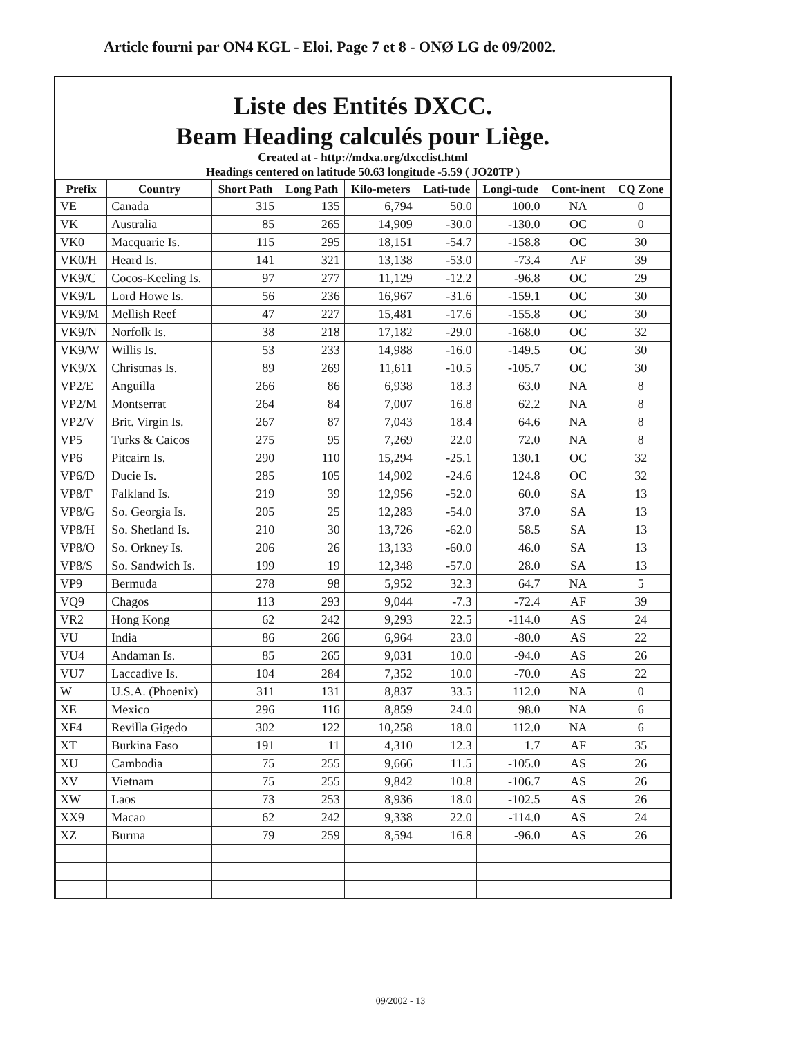Article fourni par ON4 KGL - Eloi. Page 7 et 8 - ONØ LG de 09/2002.
Liste des Entités DXCC.
Beam Heading calculés pour Liège.
Created at - http://mdxa.org/dxcclist.html
Headings centered on latitude 50.63 longitude -5.59 ( JO20TP )
| Prefix | Country | Short Path | Long Path | Kilo-meters | Lati-tude | Longi-tude | Cont-inent | CQ Zone |
| --- | --- | --- | --- | --- | --- | --- | --- | --- |
| VE | Canada | 315 | 135 | 6,794 | 50.0 | 100.0 | NA | 0 |
| VK | Australia | 85 | 265 | 14,909 | -30.0 | -130.0 | OC | 0 |
| VK0 | Macquarie Is. | 115 | 295 | 18,151 | -54.7 | -158.8 | OC | 30 |
| VK0/H | Heard Is. | 141 | 321 | 13,138 | -53.0 | -73.4 | AF | 39 |
| VK9/C | Cocos-Keeling Is. | 97 | 277 | 11,129 | -12.2 | -96.8 | OC | 29 |
| VK9/L | Lord Howe Is. | 56 | 236 | 16,967 | -31.6 | -159.1 | OC | 30 |
| VK9/M | Mellish Reef | 47 | 227 | 15,481 | -17.6 | -155.8 | OC | 30 |
| VK9/N | Norfolk Is. | 38 | 218 | 17,182 | -29.0 | -168.0 | OC | 32 |
| VK9/W | Willis Is. | 53 | 233 | 14,988 | -16.0 | -149.5 | OC | 30 |
| VK9/X | Christmas Is. | 89 | 269 | 11,611 | -10.5 | -105.7 | OC | 30 |
| VP2/E | Anguilla | 266 | 86 | 6,938 | 18.3 | 63.0 | NA | 8 |
| VP2/M | Montserrat | 264 | 84 | 7,007 | 16.8 | 62.2 | NA | 8 |
| VP2/V | Brit. Virgin Is. | 267 | 87 | 7,043 | 18.4 | 64.6 | NA | 8 |
| VP5 | Turks & Caicos | 275 | 95 | 7,269 | 22.0 | 72.0 | NA | 8 |
| VP6 | Pitcairn Is. | 290 | 110 | 15,294 | -25.1 | 130.1 | OC | 32 |
| VP6/D | Ducie Is. | 285 | 105 | 14,902 | -24.6 | 124.8 | OC | 32 |
| VP8/F | Falkland Is. | 219 | 39 | 12,956 | -52.0 | 60.0 | SA | 13 |
| VP8/G | So. Georgia Is. | 205 | 25 | 12,283 | -54.0 | 37.0 | SA | 13 |
| VP8/H | So. Shetland Is. | 210 | 30 | 13,726 | -62.0 | 58.5 | SA | 13 |
| VP8/O | So. Orkney Is. | 206 | 26 | 13,133 | -60.0 | 46.0 | SA | 13 |
| VP8/S | So. Sandwich Is. | 199 | 19 | 12,348 | -57.0 | 28.0 | SA | 13 |
| VP9 | Bermuda | 278 | 98 | 5,952 | 32.3 | 64.7 | NA | 5 |
| VQ9 | Chagos | 113 | 293 | 9,044 | -7.3 | -72.4 | AF | 39 |
| VR2 | Hong Kong | 62 | 242 | 9,293 | 22.5 | -114.0 | AS | 24 |
| VU | India | 86 | 266 | 6,964 | 23.0 | -80.0 | AS | 22 |
| VU4 | Andaman Is. | 85 | 265 | 9,031 | 10.0 | -94.0 | AS | 26 |
| VU7 | Laccadive Is. | 104 | 284 | 7,352 | 10.0 | -70.0 | AS | 22 |
| W | U.S.A. (Phoenix) | 311 | 131 | 8,837 | 33.5 | 112.0 | NA | 0 |
| XE | Mexico | 296 | 116 | 8,859 | 24.0 | 98.0 | NA | 6 |
| XF4 | Revilla Gigedo | 302 | 122 | 10,258 | 18.0 | 112.0 | NA | 6 |
| XT | Burkina Faso | 191 | 11 | 4,310 | 12.3 | 1.7 | AF | 35 |
| XU | Cambodia | 75 | 255 | 9,666 | 11.5 | -105.0 | AS | 26 |
| XV | Vietnam | 75 | 255 | 9,842 | 10.8 | -106.7 | AS | 26 |
| XW | Laos | 73 | 253 | 8,936 | 18.0 | -102.5 | AS | 26 |
| XX9 | Macao | 62 | 242 | 9,338 | 22.0 | -114.0 | AS | 24 |
| XZ | Burma | 79 | 259 | 8,594 | 16.8 | -96.0 | AS | 26 |
09/2002 - 13